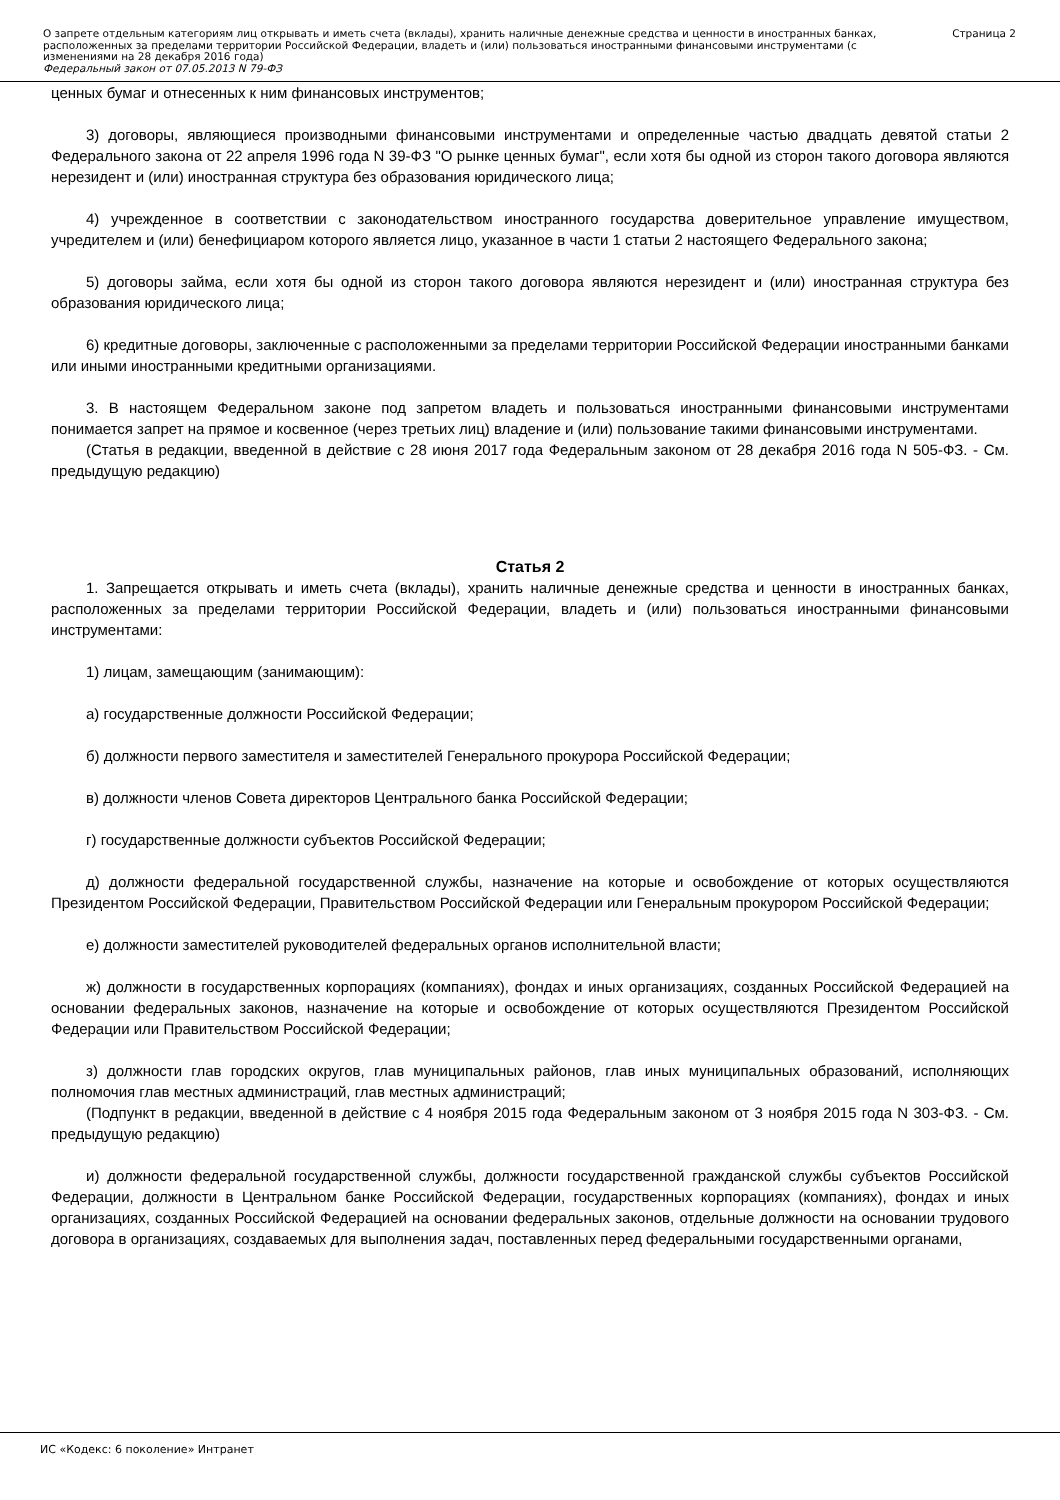О запрете отдельным категориям лиц открывать и иметь счета (вклады), хранить наличные денежные средства и ценности в иностранных банках, расположенных за пределами территории Российской Федерации, владеть и (или) пользоваться иностранными финансовыми инструментами (с изменениями на 28 декабря 2016 года)
Федеральный закон от 07.05.2013 N 79-ФЗ
Страница 2
ценных бумаг и отнесенных к ним финансовых инструментов;
3) договоры, являющиеся производными финансовыми инструментами и определенные частью двадцать девятой статьи 2 Федерального закона от 22 апреля 1996 года N 39-ФЗ "О рынке ценных бумаг", если хотя бы одной из сторон такого договора являются нерезидент и (или) иностранная структура без образования юридического лица;
4) учрежденное в соответствии с законодательством иностранного государства доверительное управление имуществом, учредителем и (или) бенефициаром которого является лицо, указанное в части 1 статьи 2 настоящего Федерального закона;
5) договоры займа, если хотя бы одной из сторон такого договора являются нерезидент и (или) иностранная структура без образования юридического лица;
6) кредитные договоры, заключенные с расположенными за пределами территории Российской Федерации иностранными банками или иными иностранными кредитными организациями.
3. В настоящем Федеральном законе под запретом владеть и пользоваться иностранными финансовыми инструментами понимается запрет на прямое и косвенное (через третьих лиц) владение и (или) пользование такими финансовыми инструментами.
(Статья в редакции, введенной в действие с 28 июня 2017 года Федеральным законом от 28 декабря 2016 года N 505-ФЗ. - См. предыдущую редакцию)
Статья 2
1. Запрещается открывать и иметь счета (вклады), хранить наличные денежные средства и ценности в иностранных банках, расположенных за пределами территории Российской Федерации, владеть и (или) пользоваться иностранными финансовыми инструментами:
1) лицам, замещающим (занимающим):
а) государственные должности Российской Федерации;
б) должности первого заместителя и заместителей Генерального прокурора Российской Федерации;
в) должности членов Совета директоров Центрального банка Российской Федерации;
г) государственные должности субъектов Российской Федерации;
д) должности федеральной государственной службы, назначение на которые и освобождение от которых осуществляются Президентом Российской Федерации, Правительством Российской Федерации или Генеральным прокурором Российской Федерации;
е) должности заместителей руководителей федеральных органов исполнительной власти;
ж) должности в государственных корпорациях (компаниях), фондах и иных организациях, созданных Российской Федерацией на основании федеральных законов, назначение на которые и освобождение от которых осуществляются Президентом Российской Федерации или Правительством Российской Федерации;
з) должности глав городских округов, глав муниципальных районов, глав иных муниципальных образований, исполняющих полномочия глав местных администраций, глав местных администраций;
(Подпункт в редакции, введенной в действие с 4 ноября 2015 года Федеральным законом от 3 ноября 2015 года N 303-ФЗ. - См. предыдущую редакцию)
и) должности федеральной государственной службы, должности государственной гражданской службы субъектов Российской Федерации, должности в Центральном банке Российской Федерации, государственных корпорациях (компаниях), фондах и иных организациях, созданных Российской Федерацией на основании федеральных законов, отдельные должности на основании трудового договора в организациях, создаваемых для выполнения задач, поставленных перед федеральными государственными органами,
ИС «Кодекс: 6 поколение» Интранет